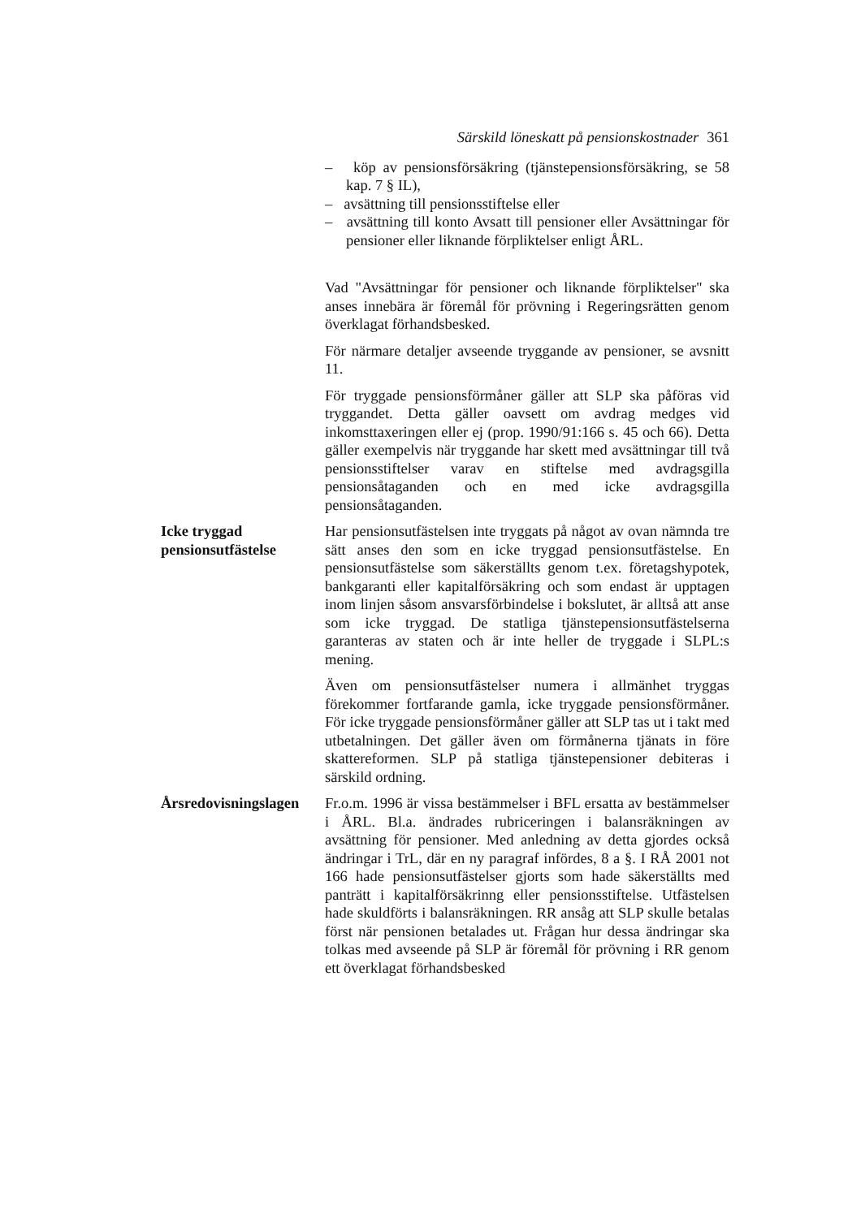Särskild löneskatt på pensionskostnader 361
– köp av pensionsförsäkring (tjänstepensionsförsäkring, se 58 kap. 7 § IL),
– avsättning till pensionsstiftelse eller
– avsättning till konto Avsatt till pensioner eller Avsättningar för pensioner eller liknande förpliktelser enligt ÅRL.
Vad "Avsättningar för pensioner och liknande förpliktelser" ska anses innebära är föremål för prövning i Regeringsrätten genom överklagat förhandsbesked.
För närmare detaljer avseende tryggande av pensioner, se avsnitt 11.
För tryggade pensionsförmåner gäller att SLP ska påföras vid tryggandet. Detta gäller oavsett om avdrag medges vid inkomsttaxeringen eller ej (prop. 1990/91:166 s. 45 och 66). Detta gäller exempelvis när tryggande har skett med avsättningar till två pensionsstiftelser varav en stiftelse med avdragsgilla pensionsåtaganden och en med icke avdragsgilla pensionsåtaganden.
Icke tryggad pensionsutfästelse
Har pensionsutfästelsen inte tryggats på något av ovan nämnda tre sätt anses den som en icke tryggad pensionsutfästelse. En pensionsutfästelse som säkerställts genom t.ex. företagshypotek, bankgaranti eller kapitalförsäkring och som endast är upptagen inom linjen såsom ansvarsförbindelse i bokslutet, är alltså att anse som icke tryggad. De statliga tjänstepensionsutfästelserna garanteras av staten och är inte heller de tryggade i SLPL:s mening.
Även om pensionsutfästelser numera i allmänhet tryggas förekommer fortfarande gamla, icke tryggade pensionsförmåner. För icke tryggade pensionsförmåner gäller att SLP tas ut i takt med utbetalningen. Det gäller även om förmånerna tjänats in före skattereformen. SLP på statliga tjänstepensioner debiteras i särskild ordning.
Årsredovisningslagen
Fr.o.m. 1996 är vissa bestämmelser i BFL ersatta av bestämmelser i ÅRL. Bl.a. ändrades rubriceringen i balansräkningen av avsättning för pensioner. Med anledning av detta gjordes också ändringar i TrL, där en ny paragraf infördes, 8 a §. I RÅ 2001 not 166 hade pensionsutfästelser gjorts som hade säkerställts med panträtt i kapitalförsäkrinng eller pensionsstiftelse. Utfästelsen hade skuldförts i balansräkningen. RR ansåg att SLP skulle betalas först när pensionen betalades ut. Frågan hur dessa ändringar ska tolkas med avseende på SLP är föremål för prövning i RR genom ett överklagat förhandsbesked